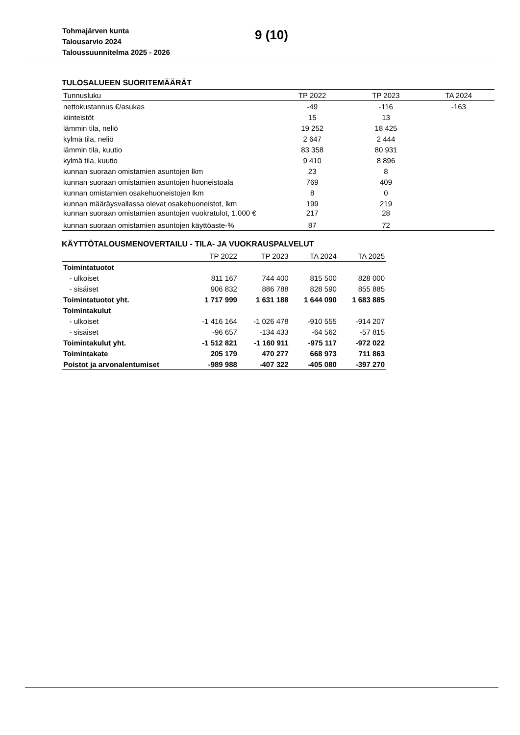Tohmajärven kunta
Talousarvio 2024
Taloussuunnitelma 2025 - 2026
9 (10)
TULOSALUEEN SUORITEMÄÄRÄT
| Tunnusluku | TP 2022 | TP 2023 | TA 2024 |
| --- | --- | --- | --- |
| nettokustannus €/asukas | -49 | -116 | -163 |
| kiinteistöt | 15 | 13 | |
| lämmin tila, neliö | 19 252 | 18 425 | |
| kylmä tila, neliö | 2 647 | 2 444 | |
| lämmin tila, kuutio | 83 358 | 80 931 | |
| kylmä tila, kuutio | 9 410 | 8 896 | |
| kunnan suoraan omistamien asuntojen lkm | 23 | 8 | |
| kunnan suoraan omistamien asuntojen huoneistoala | 769 | 409 | |
| kunnan omistamien osakehuoneistojen lkm | 8 | 0 | |
| kunnan määräysvallassa olevat osakehuoneistot, lkm | 199 | 219 | |
| kunnan suoraan omistamien asuntojen vuokratulot, 1.000 € | 217 | 28 | |
| kunnan suoraan omistamien asuntojen käyttöaste-% | 87 | 72 | |
KÄYTTÖTALOUSMENOVERTAILU - TILA- JA VUOKRAUSPALVELUT
| | TP 2022 | TP 2023 | TA 2024 | TA 2025 |
| --- | --- | --- | --- | --- |
| Toimintatuotot | | | | |
| - ulkoiset | 811 167 | 744 400 | 815 500 | 828 000 |
| - sisäiset | 906 832 | 886 788 | 828 590 | 855 885 |
| Toimintatuotot yht. | 1 717 999 | 1 631 188 | 1 644 090 | 1 683 885 |
| Toimintakulut | | | | |
| - ulkoiset | -1 416 164 | -1 026 478 | -910 555 | -914 207 |
| - sisäiset | -96 657 | -134 433 | -64 562 | -57 815 |
| Toimintakulut yht. | -1 512 821 | -1 160 911 | -975 117 | -972 022 |
| Toimintakate | 205 179 | 470 277 | 668 973 | 711 863 |
| Poistot ja arvonalentumiset | -989 988 | -407 322 | -405 080 | -397 270 |